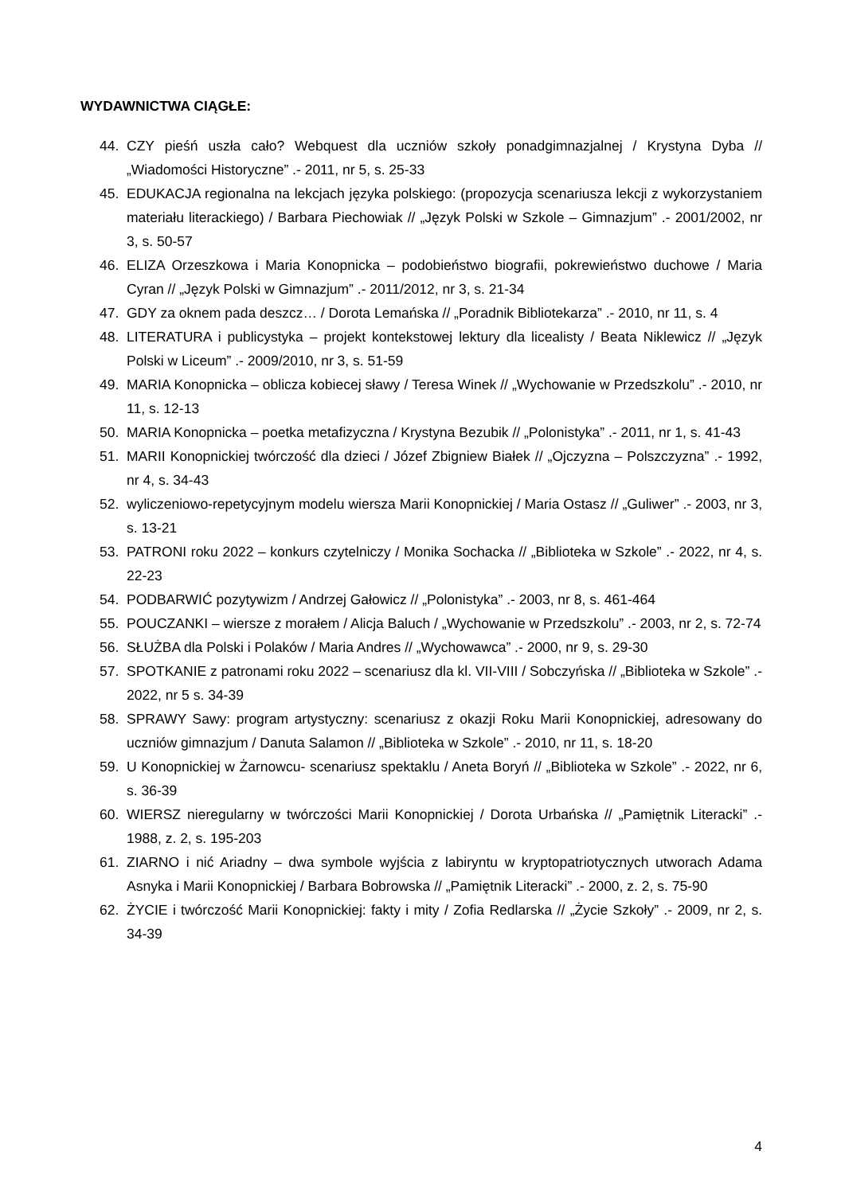WYDAWNICTWA CIĄGŁE:
44. CZY pieśń uszła cało? Webquest dla uczniów szkoły ponadgimnazjalnej / Krystyna Dyba // „Wiadomości Historyczne” .- 2011, nr 5, s. 25-33
45. EDUKACJA regionalna na lekcjach języka polskiego: (propozycja scenariusza lekcji z wykorzystaniem materiału literackiego) / Barbara Piechowiak // „Język Polski w Szkole – Gimnazjum” .- 2001/2002, nr 3, s. 50-57
46. ELIZA Orzeszkowa i Maria Konopnicka – podobieństwo biografii, pokrewieństwo duchowe / Maria Cyran // „Język Polski w Gimnazjum” .- 2011/2012, nr 3, s. 21-34
47. GDY za oknem pada deszcz… / Dorota Lemańska // „Poradnik Bibliotekarza” .- 2010, nr 11, s. 4
48. LITERATURA i publicystyka – projekt kontekstowej lektury dla licealisty / Beata Niklewicz // „Język Polski w Liceum” .- 2009/2010, nr 3, s. 51-59
49. MARIA Konopnicka – oblicza kobiecej sławy / Teresa Winek // „Wychowanie w Przedszkolu” .- 2010, nr 11, s. 12-13
50. MARIA Konopnicka – poetka metafizyczna / Krystyna Bezubik // „Polonistyka” .- 2011, nr 1, s. 41-43
51. MARII Konopnickiej twórczość dla dzieci / Józef Zbigniew Białek // „Ojczyzna – Polszczyzna” .- 1992, nr 4, s. 34-43
52. wyliczeniowo-repetycyjnym modelu wiersza Marii Konopnickiej / Maria Ostasz // „Guliwer” .- 2003, nr 3, s. 13-21
53. PATRONI roku 2022 – konkurs czytelniczy / Monika Sochacka // „Biblioteka w Szkole” .- 2022, nr 4, s. 22-23
54. PODBARWIĆ pozytywizm / Andrzej Gałowicz // „Polonistyka” .- 2003, nr 8, s. 461-464
55. POUCZANKI – wiersze z morałem / Alicja Baluch / „Wychowanie w Przedszkolu” .- 2003, nr 2, s. 72-74
56. SŁUŻBA dla Polski i Polaków / Maria Andres // „Wychowawca” .- 2000, nr 9, s. 29-30
57. SPOTKANIE z patronami roku 2022 – scenariusz dla kl. VII-VIII / Sobczyńska // „Biblioteka w Szkole” .- 2022, nr 5 s. 34-39
58. SPRAWY Sawy: program artystyczny: scenariusz z okazji Roku Marii Konopnickiej, adresowany do uczniów gimnazjum / Danuta Salamon // „Biblioteka w Szkole” .- 2010, nr 11, s. 18-20
59. U Konopnickiej w Żarnowcu- scenariusz spektaklu / Aneta Boryń // „Biblioteka w Szkole” .- 2022, nr 6, s. 36-39
60. WIERSZ nieregularny w twórczości Marii Konopnickiej / Dorota Urbańska // „Pamiętnik Literacki” .- 1988, z. 2, s. 195-203
61. ZIARNO i nić Ariadny – dwa symbole wyjścia z labiryntu w kryptopatriotycznych utworach Adama Asnyka i Marii Konopnickiej / Barbara Bobrowska // „Pamiętnik Literacki” .- 2000, z. 2, s. 75-90
62. ŻYCIE i twórczość Marii Konopnickiej: fakty i mity / Zofia Redlarska // „Życie Szkoły” .- 2009, nr 2, s. 34-39
4